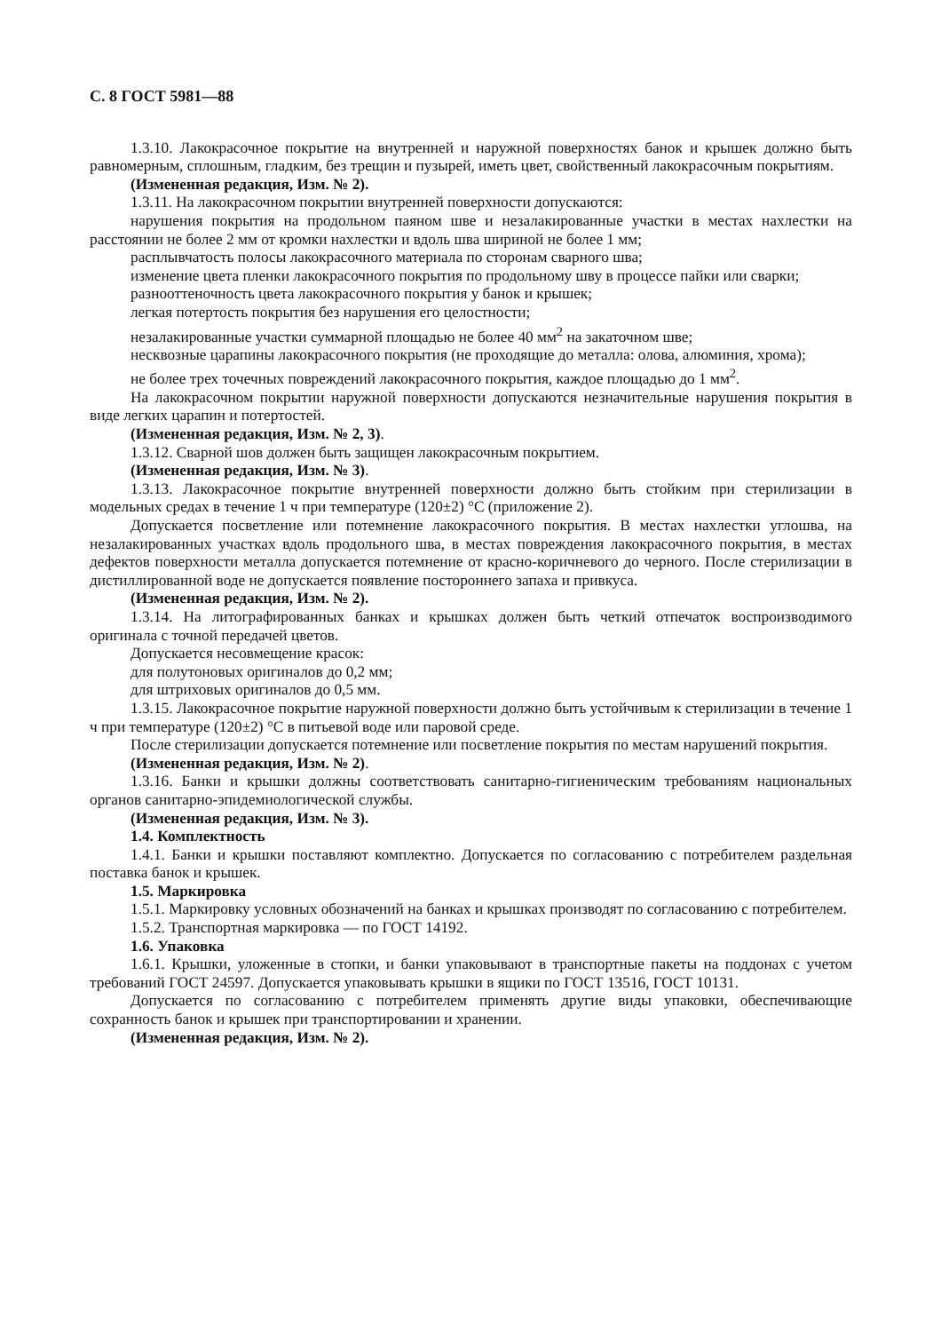С. 8 ГОСТ 5981—88
1.3.10. Лакокрасочное покрытие на внутренней и наружной поверхностях банок и крышек должно быть равномерным, сплошным, гладким, без трещин и пузырей, иметь цвет, свойственный лакокрасочным покрытиям.
(Измененная редакция, Изм. № 2).
1.3.11. На лакокрасочном покрытии внутренней поверхности допускаются:
нарушения покрытия на продольном паяном шве и незалакированные участки в местах нахлестки на расстоянии не более 2 мм от кромки нахлестки и вдоль шва шириной не более 1 мм;
расплывчатость полосы лакокрасочного материала по сторонам сварного шва;
изменение цвета пленки лакокрасочного покрытия по продольному шву в процессе пайки или сварки;
разнооттеночность цвета лакокрасочного покрытия у банок и крышек;
легкая потертость покрытия без нарушения его целостности;
незалакированные участки суммарной площадью не более 40 мм<sup>2</sup> на закаточном шве;
несквозные царапины лакокрасочного покрытия (не проходящие до металла: олова, алюминия, хрома);
не более трех точечных повреждений лакокрасочного покрытия, каждое площадью до 1 мм<sup>2</sup>.
На лакокрасочном покрытии наружной поверхности допускаются незначительные нарушения покрытия в виде легких царапин и потертостей.
(Измененная редакция, Изм. № 2, 3).
1.3.12. Сварной шов должен быть защищен лакокрасочным покрытием.
(Измененная редакция, Изм. № 3).
1.3.13. Лакокрасочное покрытие внутренней поверхности должно быть стойким при стерилизации в модельных средах в течение 1 ч при температуре (120±2) °С (приложение 2).
Допускается посветление или потемнение лакокрасочного покрытия. В местах нахлестки углошва, на незалакированных участках вдоль продольного шва, в местах повреждения лакокрасочного покрытия, в местах дефектов поверхности металла допускается потемнение от красно-коричневого до черного. После стерилизации в дистиллированной воде не допускается появление постороннего запаха и привкуса.
(Измененная редакция, Изм. № 2).
1.3.14. На литографированных банках и крышках должен быть четкий отпечаток воспроизводимого оригинала с точной передачей цветов.
Допускается несовмещение красок:
для полутоновых оригиналов до 0,2 мм;
для штриховых оригиналов до 0,5 мм.
1.3.15. Лакокрасочное покрытие наружной поверхности должно быть устойчивым к стерилизации в течение 1 ч при температуре (120±2) °С в питьевой воде или паровой среде.
После стерилизации допускается потемнение или посветление покрытия по местам нарушений покрытия.
(Измененная редакция, Изм. № 2).
1.3.16. Банки и крышки должны соответствовать санитарно-гигиеническим требованиям национальных органов санитарно-эпидемиологической службы.
(Измененная редакция, Изм. № 3).
1.4. Комплектность
1.4.1. Банки и крышки поставляют комплектно. Допускается по согласованию с потребителем раздельная поставка банок и крышек.
1.5. Маркировка
1.5.1. Маркировку условных обозначений на банках и крышках производят по согласованию с потребителем.
1.5.2. Транспортная маркировка — по ГОСТ 14192.
1.6. Упаковка
1.6.1. Крышки, уложенные в стопки, и банки упаковывают в транспортные пакеты на поддонах с учетом требований ГОСТ 24597. Допускается упаковывать крышки в ящики по ГОСТ 13516, ГОСТ 10131.
Допускается по согласованию с потребителем применять другие виды упаковки, обеспечивающие сохранность банок и крышек при транспортировании и хранении.
(Измененная редакция, Изм. № 2).